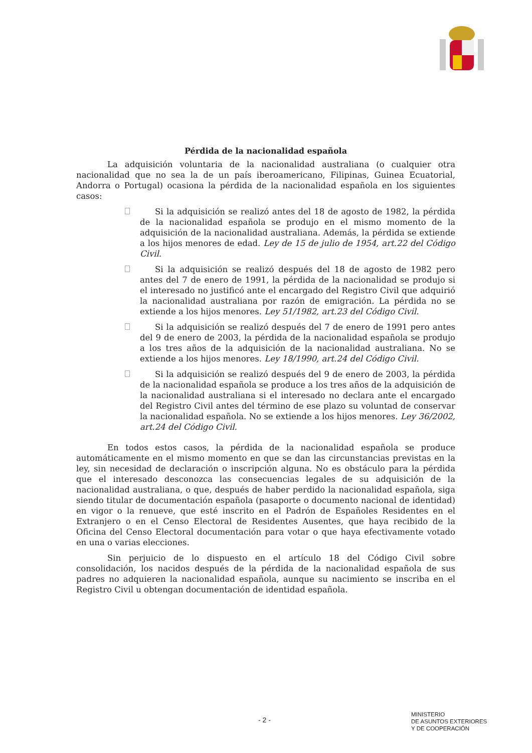Pérdida de la nacionalidad española
La adquisición voluntaria de la nacionalidad australiana (o cualquier otra nacionalidad que no sea la de un país iberoamericano, Filipinas, Guinea Ecuatorial, Andorra o Portugal) ocasiona la pérdida de la nacionalidad española en los siguientes casos:
Si la adquisición se realizó antes del 18 de agosto de 1982, la pérdida de la nacionalidad española se produjo en el mismo momento de la adquisición de la nacionalidad australiana. Además, la pérdida se extiende a los hijos menores de edad. Ley de 15 de julio de 1954, art.22 del Código Civil.
Si la adquisición se realizó después del 18 de agosto de 1982 pero antes del 7 de enero de 1991, la pérdida de la nacionalidad se produjo si el interesado no justificó ante el encargado del Registro Civil que adquirió la nacionalidad australiana por razón de emigración. La pérdida no se extiende a los hijos menores. Ley 51/1982, art.23 del Código Civil.
Si la adquisición se realizó después del 7 de enero de 1991 pero antes del 9 de enero de 2003, la pérdida de la nacionalidad española se produjo a los tres años de la adquisición de la nacionalidad australiana. No se extiende a los hijos menores. Ley 18/1990, art.24 del Código Civil.
Si la adquisición se realizó después del 9 de enero de 2003, la pérdida de la nacionalidad española se produce a los tres años de la adquisición de la nacionalidad australiana si el interesado no declara ante el encargado del Registro Civil antes del término de ese plazo su voluntad de conservar la nacionalidad española. No se extiende a los hijos menores. Ley 36/2002, art.24 del Código Civil.
En todos estos casos, la pérdida de la nacionalidad española se produce automáticamente en el mismo momento en que se dan las circunstancias previstas en la ley, sin necesidad de declaración o inscripción alguna. No es obstáculo para la pérdida que el interesado desconozca las consecuencias legales de su adquisición de la nacionalidad australiana, o que, después de haber perdido la nacionalidad española, siga siendo titular de documentación española (pasaporte o documento nacional de identidad) en vigor o la renueve, que esté inscrito en el Padrón de Españoles Residentes en el Extranjero o en el Censo Electoral de Residentes Ausentes, que haya recibido de la Oficina del Censo Electoral documentación para votar o que haya efectivamente votado en una o varias elecciones.
Sin perjuicio de lo dispuesto en el artículo 18 del Código Civil sobre consolidación, los nacidos después de la pérdida de la nacionalidad española de sus padres no adquieren la nacionalidad española, aunque su nacimiento se inscriba en el Registro Civil u obtengan documentación de identidad española.
- 2 -
MINISTERIO
DE ASUNTOS EXTERIORES
Y DE COOPERACIÓN